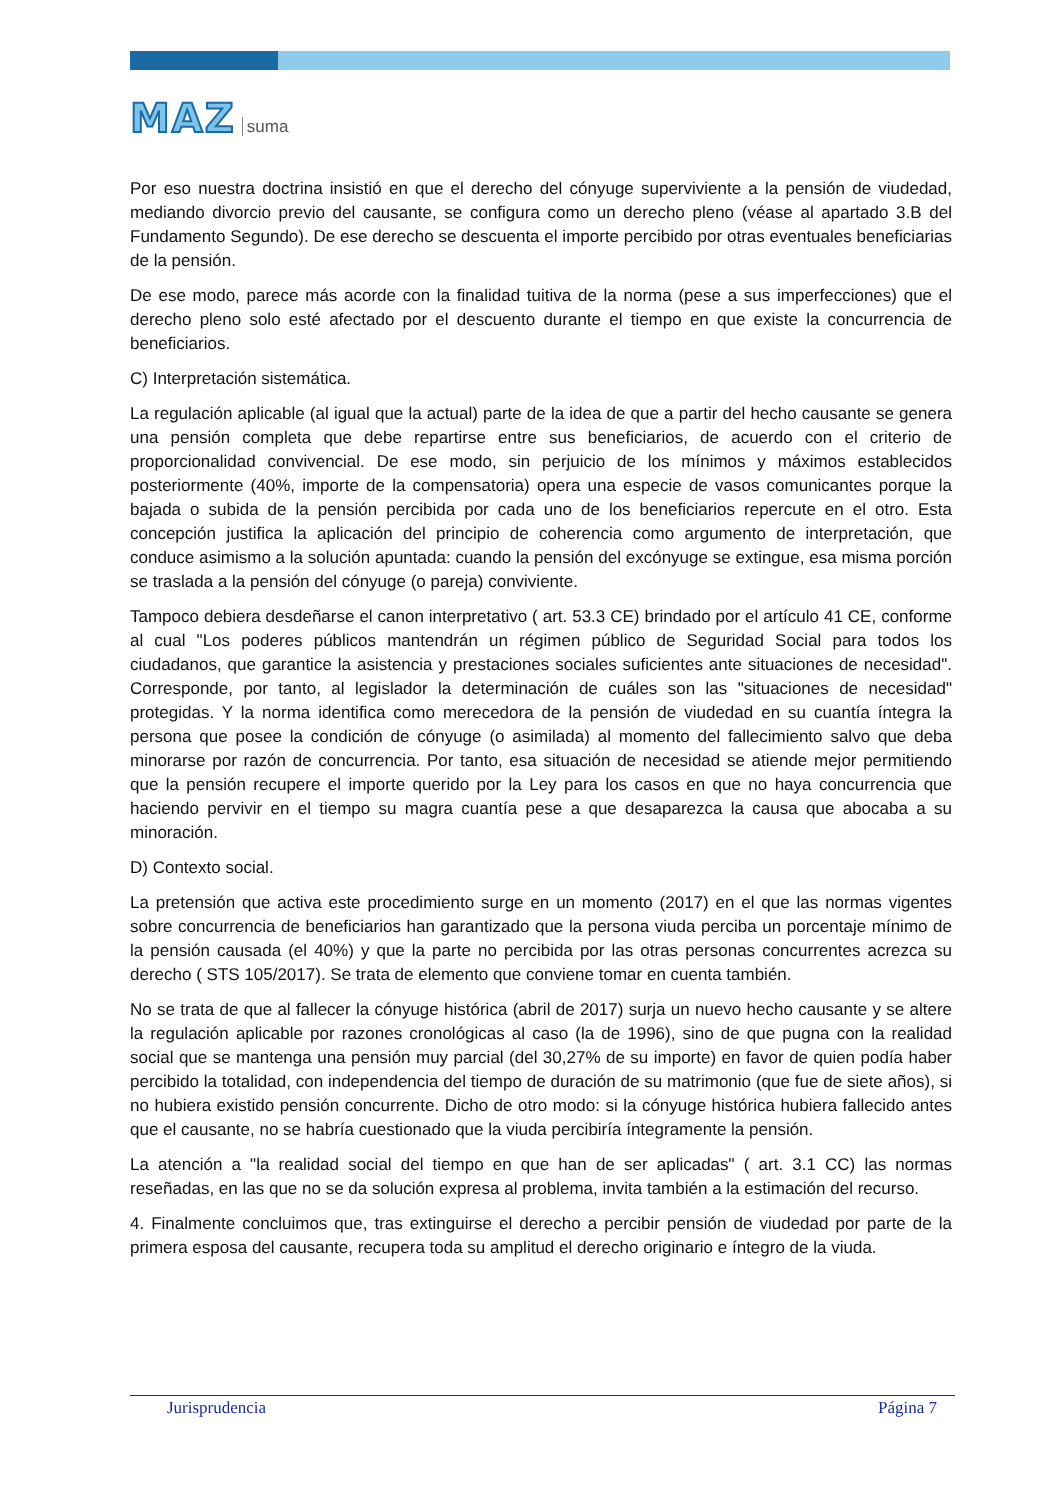MAZ suma
Por eso nuestra doctrina insistió en que el derecho del cónyuge superviviente a la pensión de viudedad, mediando divorcio previo del causante, se configura como un derecho pleno (véase al apartado 3.B del Fundamento Segundo). De ese derecho se descuenta el importe percibido por otras eventuales beneficiarias de la pensión.
De ese modo, parece más acorde con la finalidad tuitiva de la norma (pese a sus imperfecciones) que el derecho pleno solo esté afectado por el descuento durante el tiempo en que existe la concurrencia de beneficiarios.
C) Interpretación sistemática.
La regulación aplicable (al igual que la actual) parte de la idea de que a partir del hecho causante se genera una pensión completa que debe repartirse entre sus beneficiarios, de acuerdo con el criterio de proporcionalidad convivencial. De ese modo, sin perjuicio de los mínimos y máximos establecidos posteriormente (40%, importe de la compensatoria) opera una especie de vasos comunicantes porque la bajada o subida de la pensión percibida por cada uno de los beneficiarios repercute en el otro. Esta concepción justifica la aplicación del principio de coherencia como argumento de interpretación, que conduce asimismo a la solución apuntada: cuando la pensión del excónyuge se extingue, esa misma porción se traslada a la pensión del cónyuge (o pareja) conviviente.
Tampoco debiera desdeñarse el canon interpretativo ( art. 53.3 CE) brindado por el artículo 41 CE, conforme al cual "Los poderes públicos mantendrán un régimen público de Seguridad Social para todos los ciudadanos, que garantice la asistencia y prestaciones sociales suficientes ante situaciones de necesidad". Corresponde, por tanto, al legislador la determinación de cuáles son las "situaciones de necesidad" protegidas. Y la norma identifica como merecedora de la pensión de viudedad en su cuantía íntegra la persona que posee la condición de cónyuge (o asimilada) al momento del fallecimiento salvo que deba minorarse por razón de concurrencia. Por tanto, esa situación de necesidad se atiende mejor permitiendo que la pensión recupere el importe querido por la Ley para los casos en que no haya concurrencia que haciendo pervivir en el tiempo su magra cuantía pese a que desaparezca la causa que abocaba a su minoración.
D) Contexto social.
La pretensión que activa este procedimiento surge en un momento (2017) en el que las normas vigentes sobre concurrencia de beneficiarios han garantizado que la persona viuda perciba un porcentaje mínimo de la pensión causada (el 40%) y que la parte no percibida por las otras personas concurrentes acrezca su derecho ( STS 105/2017). Se trata de elemento que conviene tomar en cuenta también.
No se trata de que al fallecer la cónyuge histórica (abril de 2017) surja un nuevo hecho causante y se altere la regulación aplicable por razones cronológicas al caso (la de 1996), sino de que pugna con la realidad social que se mantenga una pensión muy parcial (del 30,27% de su importe) en favor de quien podía haber percibido la totalidad, con independencia del tiempo de duración de su matrimonio (que fue de siete años), si no hubiera existido pensión concurrente. Dicho de otro modo: si la cónyuge histórica hubiera fallecido antes que el causante, no se habría cuestionado que la viuda percibiría íntegramente la pensión.
La atención a "la realidad social del tiempo en que han de ser aplicadas" ( art. 3.1 CC) las normas reseñadas, en las que no se da solución expresa al problema, invita también a la estimación del recurso.
4. Finalmente concluimos que, tras extinguirse el derecho a percibir pensión de viudedad por parte de la primera esposa del causante, recupera toda su amplitud el derecho originario e íntegro de la viuda.
Jurisprudencia Página 7